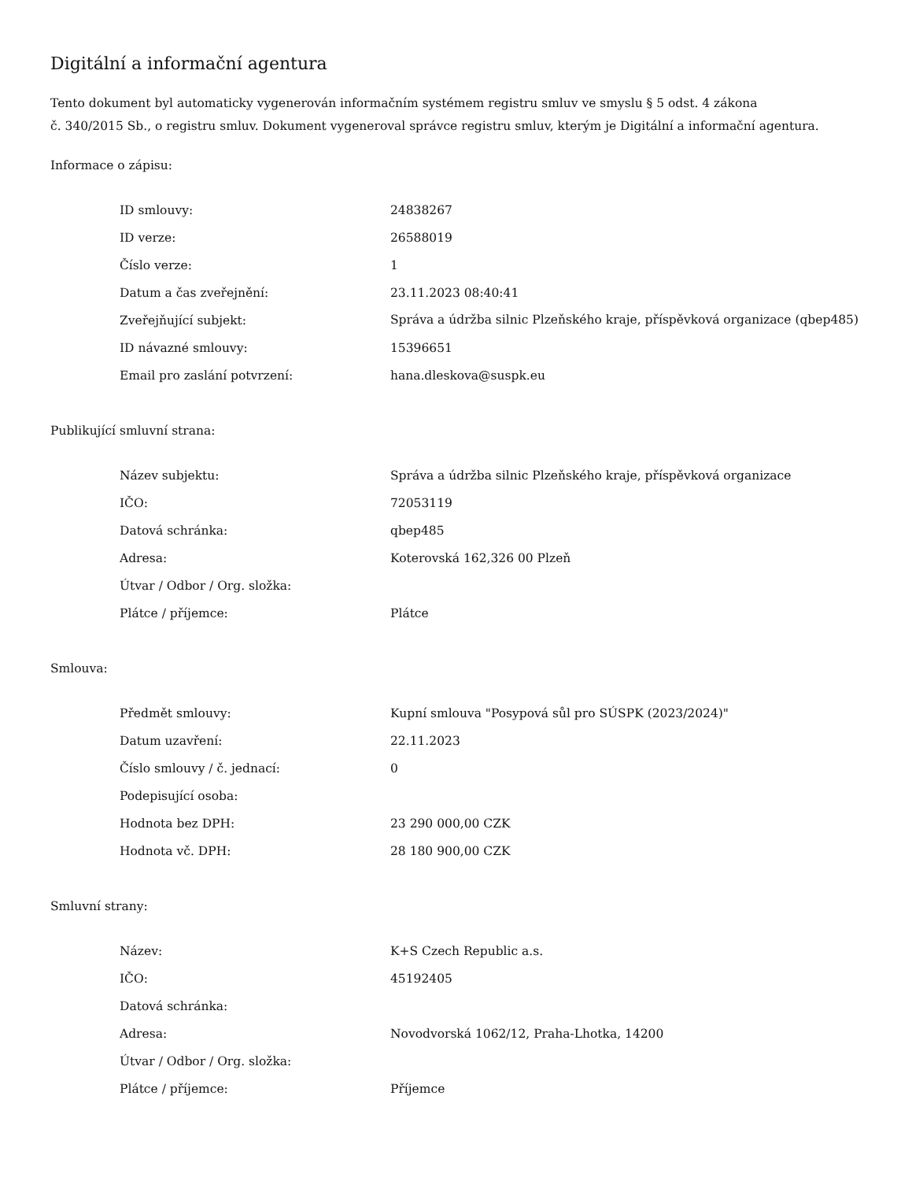Digitální a informační agentura
Tento dokument byl automaticky vygenerován informačním systémem registru smluv ve smyslu § 5 odst. 4 zákona
č. 340/2015 Sb., o registru smluv. Dokument vygeneroval správce registru smluv, kterým je Digitální a informační agentura.
Informace o zápisu:
| ID smlouvy: | 24838267 |
| ID verze: | 26588019 |
| Číslo verze: | 1 |
| Datum a čas zveřejnění: | 23.11.2023 08:40:41 |
| Zveřejňující subjekt: | Správa a údržba silnic Plzeňského kraje, příspěvková organizace (qbep485) |
| ID návazné smlouvy: | 15396651 |
| Email pro zaslání potvrzení: | hana.dleskova@suspk.eu |
Publikující smluvní strana:
| Název subjektu: | Správa a údržba silnic Plzeňského kraje, příspěvková organizace |
| IČO: | 72053119 |
| Datová schránka: | qbep485 |
| Adresa: | Koterovská 162,326 00 Plzeň |
| Útvar / Odbor / Org. složka: | |
| Plátce / příjemce: | Plátce |
Smlouva:
| Předmět smlouvy: | Kupní smlouva "Posypová sůl pro SÚSPK (2023/2024)" |
| Datum uzavření: | 22.11.2023 |
| Číslo smlouvy / č. jednací: | 0 |
| Podepisující osoba: | |
| Hodnota bez DPH: | 23 290 000,00 CZK |
| Hodnota vč. DPH: | 28 180 900,00 CZK |
Smluvní strany:
| Název: | K+S Czech Republic a.s. |
| IČO: | 45192405 |
| Datová schránka: | |
| Adresa: | Novodvorská 1062/12, Praha-Lhotka, 14200 |
| Útvar / Odbor / Org. složka: | |
| Plátce / příjemce: | Příjemce |